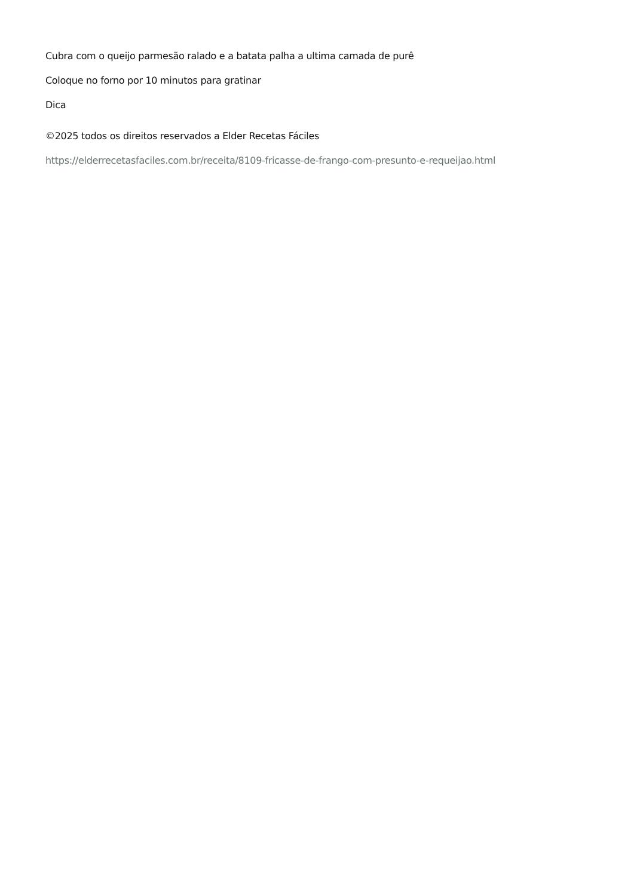Cubra com o queijo parmesão ralado e a batata palha a ultima camada de purê
Coloque no forno por 10 minutos para gratinar
Dica
©2025 todos os direitos reservados a Elder Recetas Fáciles
https://elderrecetasfaciles.com.br/receita/8109-fricasse-de-frango-com-presunto-e-requeijao.html